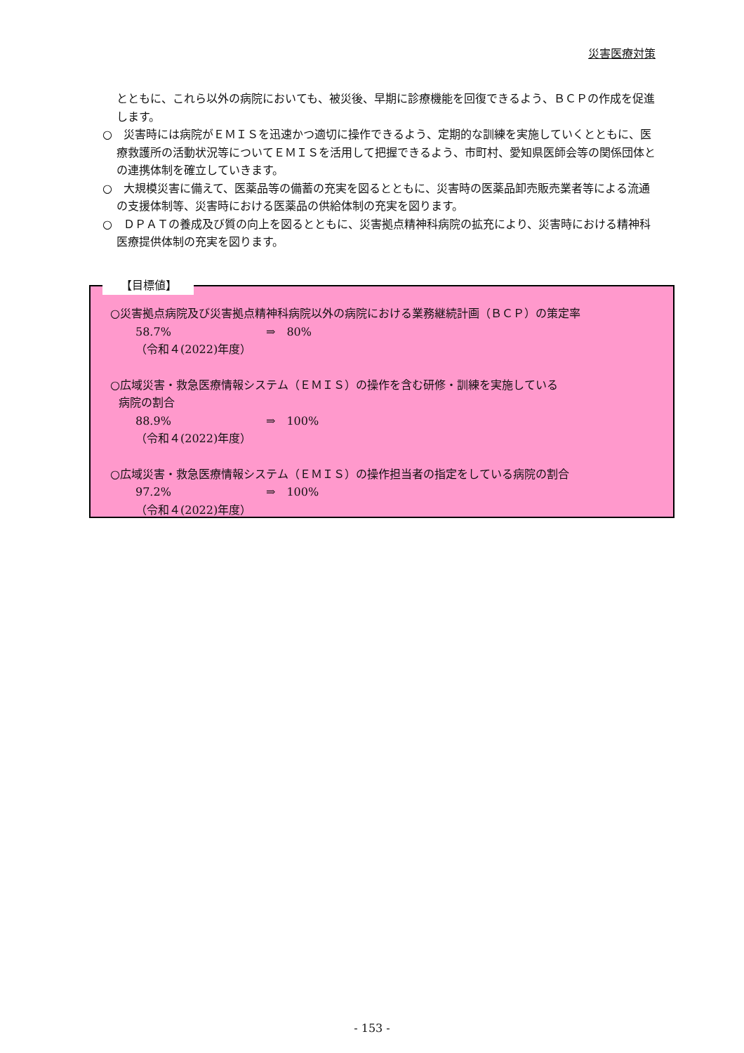災害医療対策
とともに、これら以外の病院においても、被災後、早期に診療機能を回復できるよう、ＢＣＰの作成を促進します。
○　災害時には病院がＥＭＩＳを迅速かつ適切に操作できるよう、定期的な訓練を実施していくとともに、医療救護所の活動状況等についてＥＭＩＳを活用して把握できるよう、市町村、愛知県医師会等の関係団体との連携体制を確立していきます。
○　大規模災害に備えて、医薬品等の備蓄の充実を図るとともに、災害時の医薬品卸売販売業者等による流通の支援体制等、災害時における医薬品の供給体制の充実を図ります。
○　ＤＰＡＴの養成及び質の向上を図るとともに、災害拠点精神科病院の拡充により、災害時における精神科医療提供体制の充実を図ります。
【目標値】
○災害拠点病院及び災害拠点精神科病院以外の病院における業務継続計画（ＢＣＰ）の策定率
58.7% ⇒　80%
（令和４(2022)年度）
○広域災害・救急医療情報システム（ＥＭＩＳ）の操作を含む研修・訓練を実施している
病院の割合
88.9% ⇒　100%
（令和４(2022)年度）
○広域災害・救急医療情報システム（ＥＭＩＳ）の操作担当者の指定をしている病院の割合
97.2% ⇒　100%
（令和４(2022)年度）
- 153 -